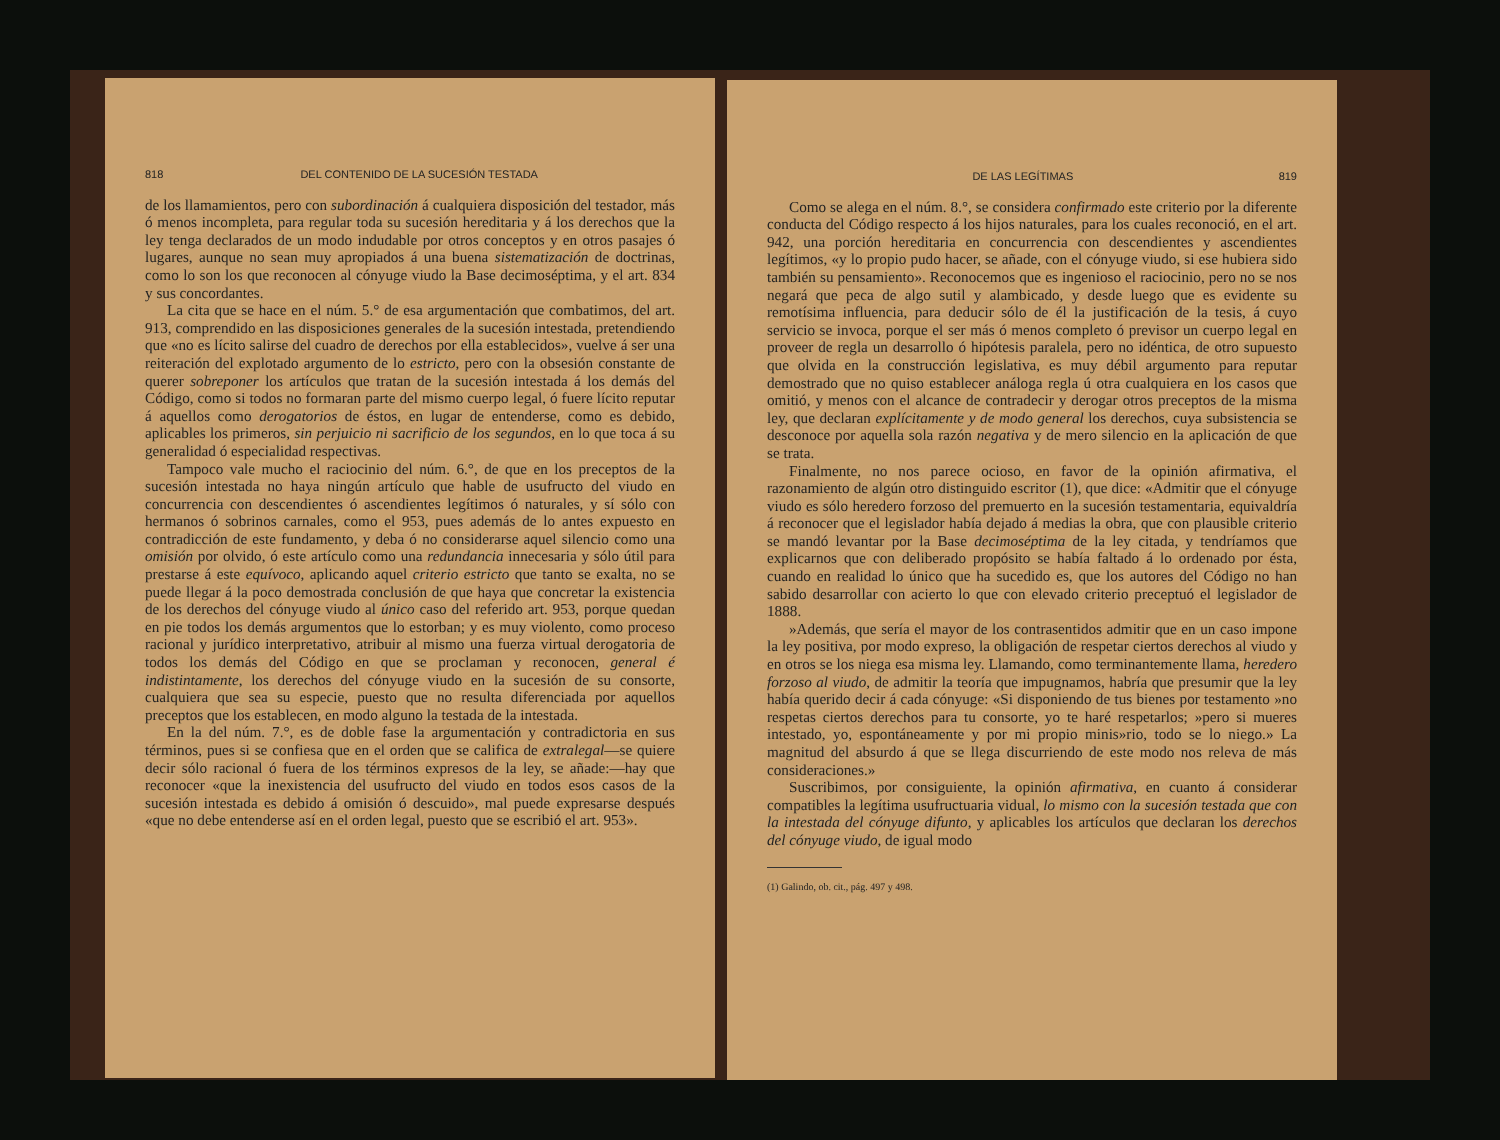818 DEL CONTENIDO DE LA SUCESIÓN TESTADA
de los llamamientos, pero con subordinación á cualquiera disposición del testador, más ó menos incompleta, para regular toda su sucesión hereditaria y á los derechos que la ley tenga declarados de un modo indudable por otros conceptos y en otros pasajes ó lugares, aunque no sean muy apropiados á una buena sistematización de doctrinas, como lo son los que reconocen al cónyuge viudo la Base decimoséptima, y el art. 834 y sus concordantes.
La cita que se hace en el núm. 5.° de esa argumentación que combatimos, del art. 913, comprendido en las disposiciones generales de la sucesión intestada, pretendiendo que «no es lícito salirse del cuadro de derechos por ella establecidos», vuelve á ser una reiteración del explotado argumento de lo estricto, pero con la obsesión constante de querer sobreponer los artículos que tratan de la sucesión intestada á los demás del Código, como si todos no formaran parte del mismo cuerpo legal, ó fuere lícito reputar á aquellos como derogatorios de éstos, en lugar de entenderse, como es debido, aplicables los primeros, sin perjuicio ni sacrificio de los segundos, en lo que toca á su generalidad ó especialidad respectivas.
Tampoco vale mucho el raciocinio del núm. 6.°, de que en los preceptos de la sucesión intestada no haya ningún artículo que hable de usufructo del viudo en concurrencia con descendientes ó ascendientes legítimos ó naturales, y sí sólo con hermanos ó sobrinos carnales, como el 953, pues además de lo antes expuesto en contradicción de este fundamento, y deba ó no considerarse aquel silencio como una omisión por olvido, ó este artículo como una redundancia innecesaria y sólo útil para prestarse á este equívoco, aplicando aquel criterio estricto que tanto se exalta, no se puede llegar á la poco demostrada conclusión de que haya que concretar la existencia de los derechos del cónyuge viudo al único caso del referido art. 953, porque quedan en pie todos los demás argumentos que lo estorban; y es muy violento, como proceso racional y jurídico interpretativo, atribuir al mismo una fuerza virtual derogatoria de todos los demás del Código en que se proclaman y reconocen, general é indistintamente, los derechos del cónyuge viudo en la sucesión de su consorte, cualquiera que sea su especie, puesto que no resulta diferenciada por aquellos preceptos que los establecen, en modo alguno la testada de la intestada.
En la del núm. 7.°, es de doble fase la argumentación y contradictoria en sus términos, pues si se confiesa que en el orden que se califica de extralegal—se quiere decir sólo racional ó fuera de los términos expresos de la ley, se añade:—hay que reconocer «que la inexistencia del usufructo del viudo en todos esos casos de la sucesión intestada es debido á omisión ó descuido», mal puede expresarse después «que no debe entenderse así en el orden legal, puesto que se escribió el art. 953».
DE LAS LEGÍTIMAS 819
Como se alega en el núm. 8.°, se considera confirmado este criterio por la diferente conducta del Código respecto á los hijos naturales, para los cuales reconoció, en el art. 942, una porción hereditaria en concurrencia con descendientes y ascendientes legítimos, «y lo propio pudo hacer, se añade, con el cónyuge viudo, si ese hubiera sido también su pensamiento». Reconocemos que es ingenioso el raciocinio, pero no se nos negará que peca de algo sutil y alambicado, y desde luego que es evidente su remotísima influencia, para deducir sólo de él la justificación de la tesis, á cuyo servicio se invoca, porque el ser más ó menos completo ó previsor un cuerpo legal en proveer de regla un desarrollo ó hipótesis paralela, pero no idéntica, de otro supuesto que olvida en la construcción legislativa, es muy débil argumento para reputar demostrado que no quiso establecer análoga regla ú otra cualquiera en los casos que omitió, y menos con el alcance de contradecir y derogar otros preceptos de la misma ley, que declaran explícitamente y de modo general los derechos, cuya subsistencia se desconoce por aquella sola razón negativa y de mero silencio en la aplicación de que se trata.
Finalmente, no nos parece ocioso, en favor de la opinión afirmativa, el razonamiento de algún otro distinguido escritor (1), que dice: «Admitir que el cónyuge viudo es sólo heredero forzoso del premuerto en la sucesión testamentaria, equivaldría á reconocer que el legislador había dejado á medias la obra, que con plausible criterio se mandó levantar por la Base decimoséptima de la ley citada, y tendríamos que explicarnos que con deliberado propósito se había faltado á lo ordenado por ésta, cuando en realidad lo único que ha sucedido es, que los autores del Código no han sabido desarrollar con acierto lo que con elevado criterio preceptuó el legislador de 1888.
»Además, que sería el mayor de los contrasentidos admitir que en un caso impone la ley positiva, por modo expreso, la obligación de respetar ciertos derechos al viudo y en otros se los niega esa misma ley. Llamando, como terminantemente llama, heredero forzoso al viudo, de admitir la teoría que impugnamos, habría que presumir que la ley había querido decir á cada cónyuge: «Si disponiendo de tus bienes por testamento »no respetas ciertos derechos para tu consorte, yo te haré respetarlos; »pero si mueres intestado, yo, espontáneamente y por mi propio minis»rio, todo se lo niego.» La magnitud del absurdo á que se llega discurriendo de este modo nos releva de más consideraciones.»
Suscribimos, por consiguiente, la opinión afirmativa, en cuanto á considerar compatibles la legítima usufructuaria vidual, lo mismo con la sucesión testada que con la intestada del cónyuge difunto, y aplicables los artículos que declaran los derechos del cónyuge viudo, de igual modo
(1) Galindo, ob. cit., pág. 497 y 498.